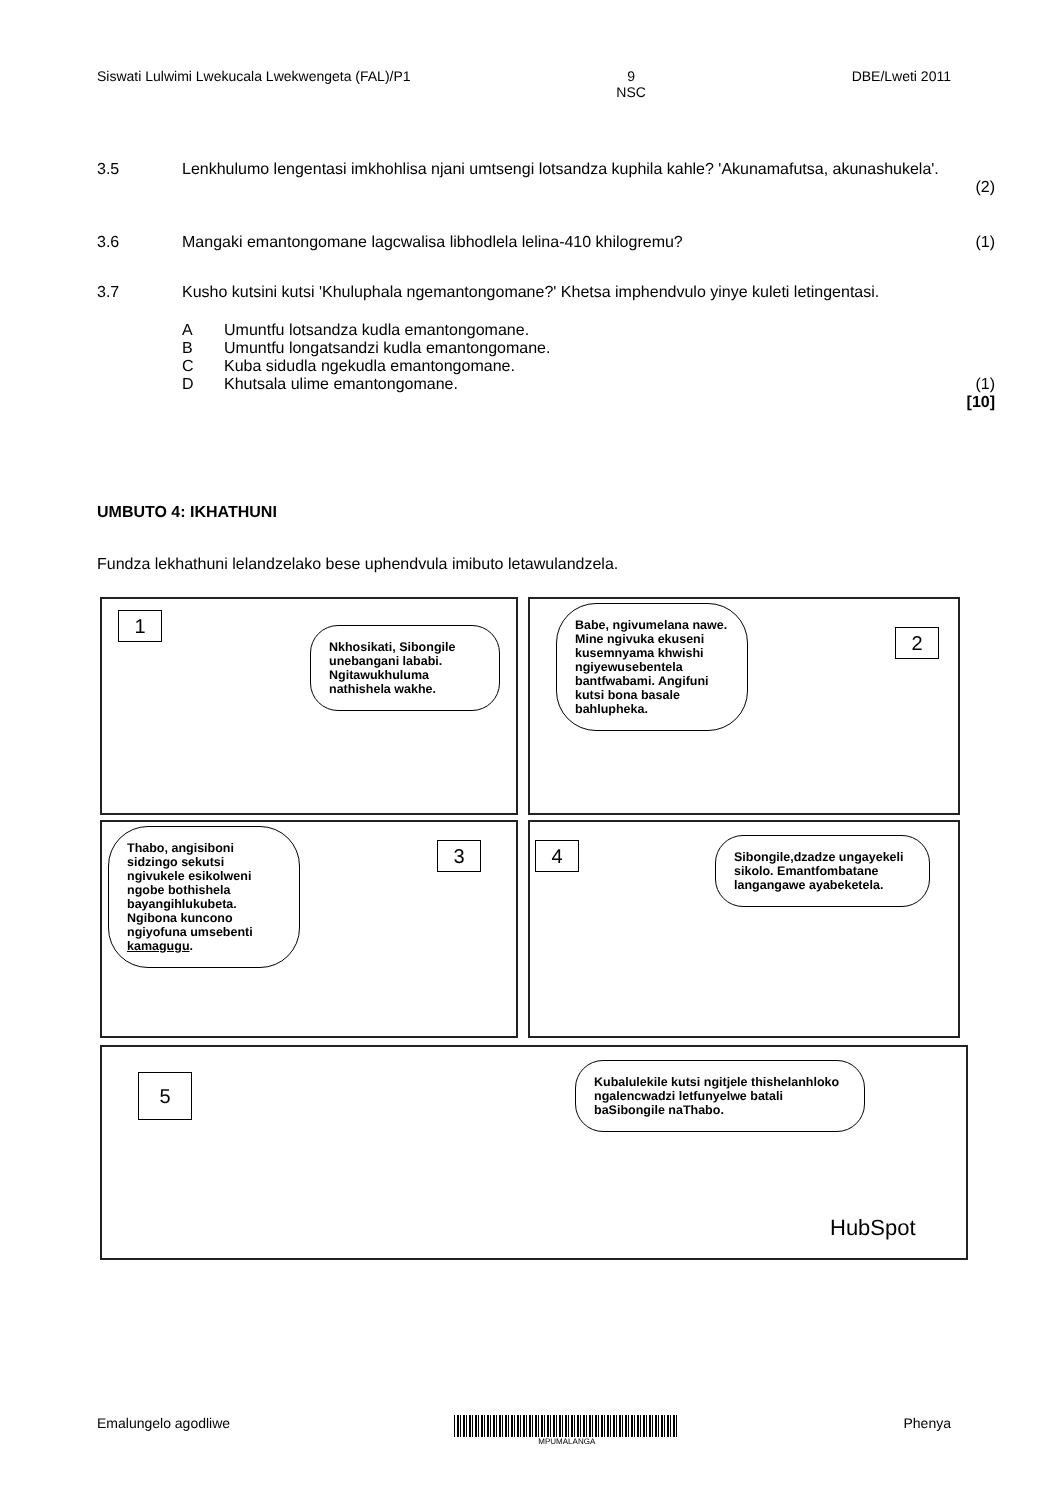Siswati Lulwimi Lwekucala Lwekwengeta (FAL)/P1 9
NSC DBE/Lweti 2011
3.5 Lenkhulumo lengentasi imkhohlisa njani umtsengi lotsandza kuphila kahle? 'Akunamafutsa, akunashukela'.
(2)
3.6 Mangaki emantongomane lagcwalisa libhodlela lelina-410 khilogremu?
(1)
3.7 Kusho kutsini kutsi 'Khuluphala ngemantongomane?' Khetsa imphendvulo yinye kuleti letingentasi.
A Umuntfu lotsandza kudla emantongomane.
B Umuntfu longatsandzi kudla emantongomane.
C Kuba sidudla ngekudla emantongomane.
D Khutsala ulime emantongomane.
(1)
[10]
UMBUTO 4: IKHATHUNI
Fundza lekhathuni lelandzelako bese uphendvula imibuto letawulandzela.
1
Nkhosikati, Sibongile unebangani lababi. Ngitawukhuluma nathishela wakhe.
Babe, ngivumelana nawe. Mine ngivuka ekuseni kusemnyama khwishi ngiyewusebentela bantfwabami. Angifuni kutsi bona basale bahlupheka.
2
Thabo, angisiboni sidzingo sekutsi ngivukele esikolweni ngobe bothishela bayangihlukubeta. Ngibona kuncono ngiyofuna umsebenti kamagugu.
3 4
Sibongile,dzadze ungayekeli sikolo. Emantfombatane langangawe ayabeketela.
5
Kubalulekile kutsi ngitjele thishelanhloko ngalencwadzi letfunyelwe batali baSibongile naThabo.
HubSpot
Emalungelo agodliwe
MPUMALANGA
Phenya